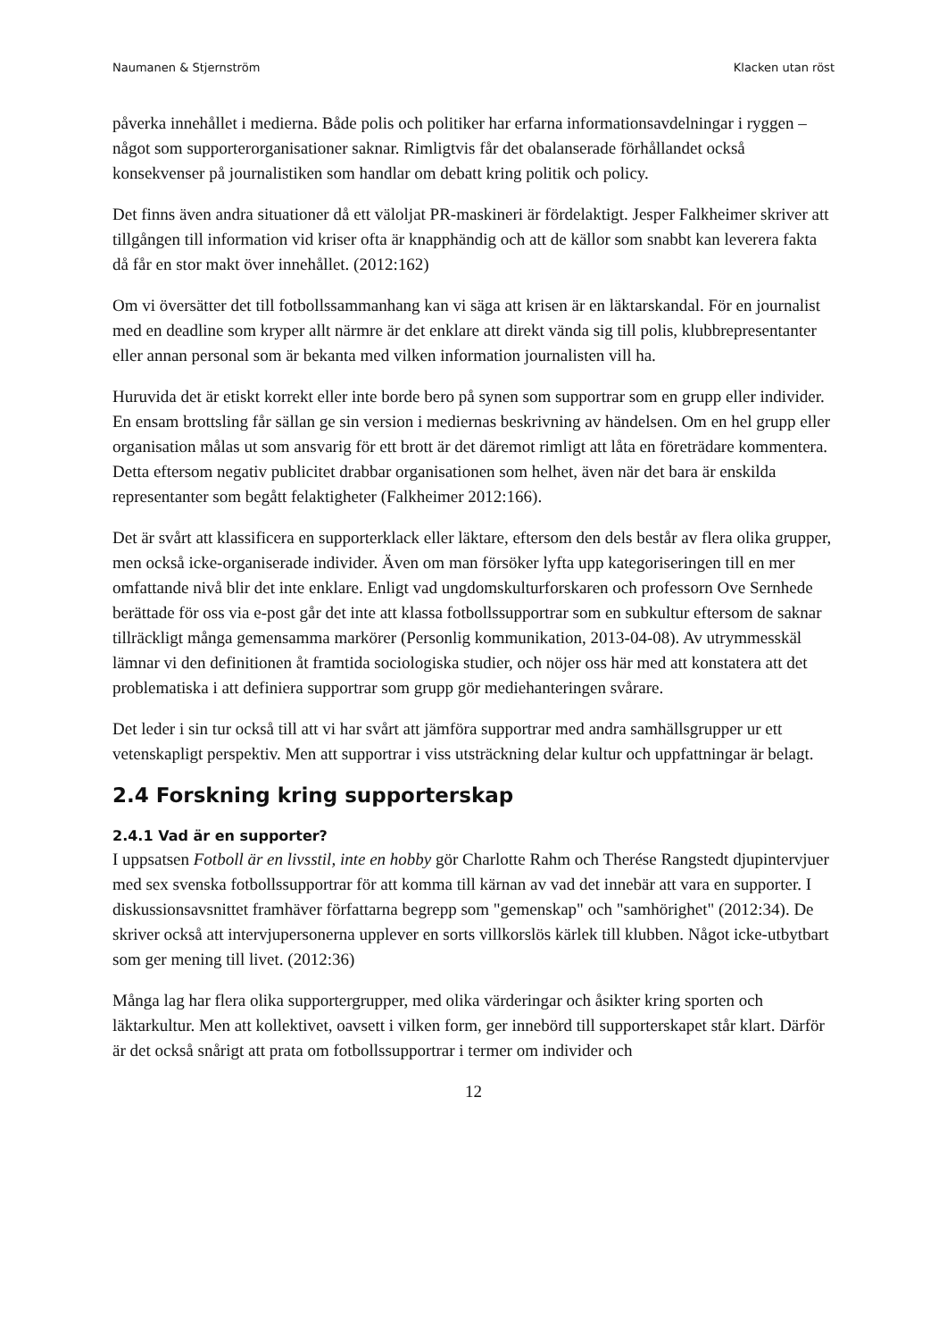Naumanen & Stjernström Klacken utan röst
påverka innehållet i medierna. Både polis och politiker har erfarna informationsavdelningar i ryggen – något som supporterorganisationer saknar. Rimligtvis får det obalanserade förhållandet också konsekvenser på journalistiken som handlar om debatt kring politik och policy.
Det finns även andra situationer då ett väloljat PR-maskineri är fördelaktigt. Jesper Falkheimer skriver att tillgången till information vid kriser ofta är knapphändig och att de källor som snabbt kan leverera fakta då får en stor makt över innehållet. (2012:162)
Om vi översätter det till fotbollssammanhang kan vi säga att krisen är en läktarskandal. För en journalist med en deadline som kryper allt närmre är det enklare att direkt vända sig till polis, klubbrepresentanter eller annan personal som är bekanta med vilken information journalisten vill ha.
Huruvida det är etiskt korrekt eller inte borde bero på synen som supportrar som en grupp eller individer. En ensam brottsling får sällan ge sin version i mediernas beskrivning av händelsen. Om en hel grupp eller organisation målas ut som ansvarig för ett brott är det däremot rimligt att låta en företrädare kommentera. Detta eftersom negativ publicitet drabbar organisationen som helhet, även när det bara är enskilda representanter som begått felaktigheter (Falkheimer 2012:166).
Det är svårt att klassificera en supporterklack eller läktare, eftersom den dels består av flera olika grupper, men också icke-organiserade individer. Även om man försöker lyfta upp kategoriseringen till en mer omfattande nivå blir det inte enklare. Enligt vad ungdomskulturforskaren och professorn Ove Sernhede berättade för oss via e-post går det inte att klassa fotbollssupportrar som en subkultur eftersom de saknar tillräckligt många gemensamma markörer (Personlig kommunikation, 2013-04-08). Av utrymmesskäl lämnar vi den definitionen åt framtida sociologiska studier, och nöjer oss här med att konstatera att det problematiska i att definiera supportrar som grupp gör mediehanteringen svårare.
Det leder i sin tur också till att vi har svårt att jämföra supportrar med andra samhällsgrupper ur ett vetenskapligt perspektiv. Men att supportrar i viss utsträckning delar kultur och uppfattningar är belagt.
2.4 Forskning kring supporterskap
2.4.1 Vad är en supporter?
I uppsatsen Fotboll är en livsstil, inte en hobby gör Charlotte Rahm och Therése Rangstedt djupintervjuer med sex svenska fotbollssupportrar för att komma till kärnan av vad det innebär att vara en supporter. I diskussionsavsnittet framhäver författarna begrepp som "gemenskap" och "samhörighet" (2012:34). De skriver också att intervjupersonerna upplever en sorts villkorslös kärlek till klubben. Något icke-utbytbart som ger mening till livet. (2012:36)
Många lag har flera olika supportergrupper, med olika värderingar och åsikter kring sporten och läktarkultur. Men att kollektivet, oavsett i vilken form, ger innebörd till supporterskapet står klart. Därför är det också snårigt att prata om fotbollssupportrar i termer om individer och
12